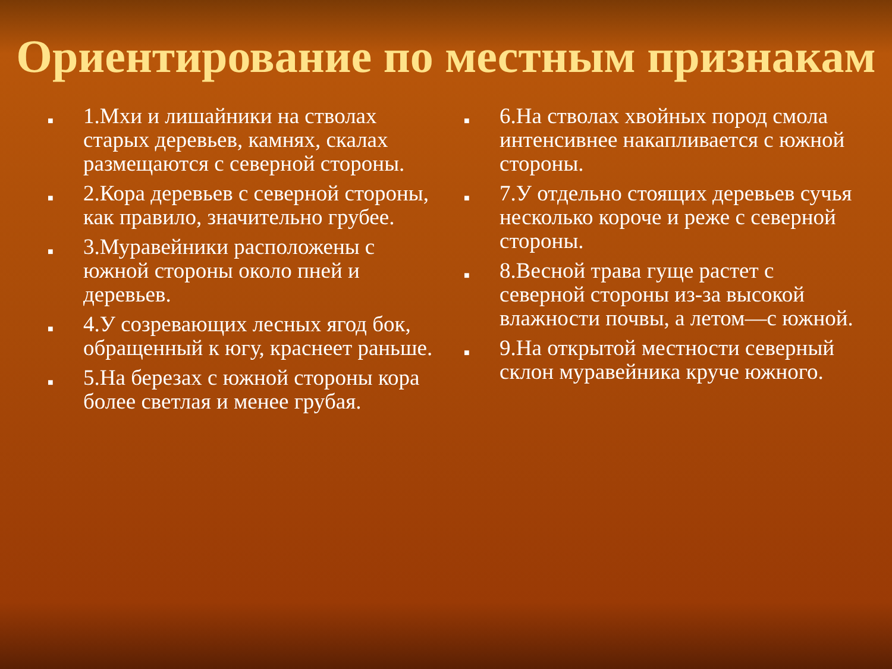Ориентирование по местным признакам
■ 1.Мхи и лишайники на стволах старых деревьев, камнях, скалах размещаются с северной стороны.
■ 2.Кора деревьев с северной стороны, как правило, значительно грубее.
■ 3.Муравейники расположены с южной стороны около пней и деревьев.
■ 4.У созревающих лесных ягод бок, обращенный к югу, краснеет раньше.
■ 5.На березах с южной стороны кора более светлая и менее грубая.
■ 6.На стволах хвойных пород смола интенсивнее накапливается с южной стороны.
■ 7.У отдельно стоящих деревьев сучья несколько короче и реже с северной стороны.
■ 8.Весной трава гуще растет с северной стороны из-за высокой влажности почвы, а летом—с южной.
■ 9.На открытой местности северный склон муравейника круче южного.